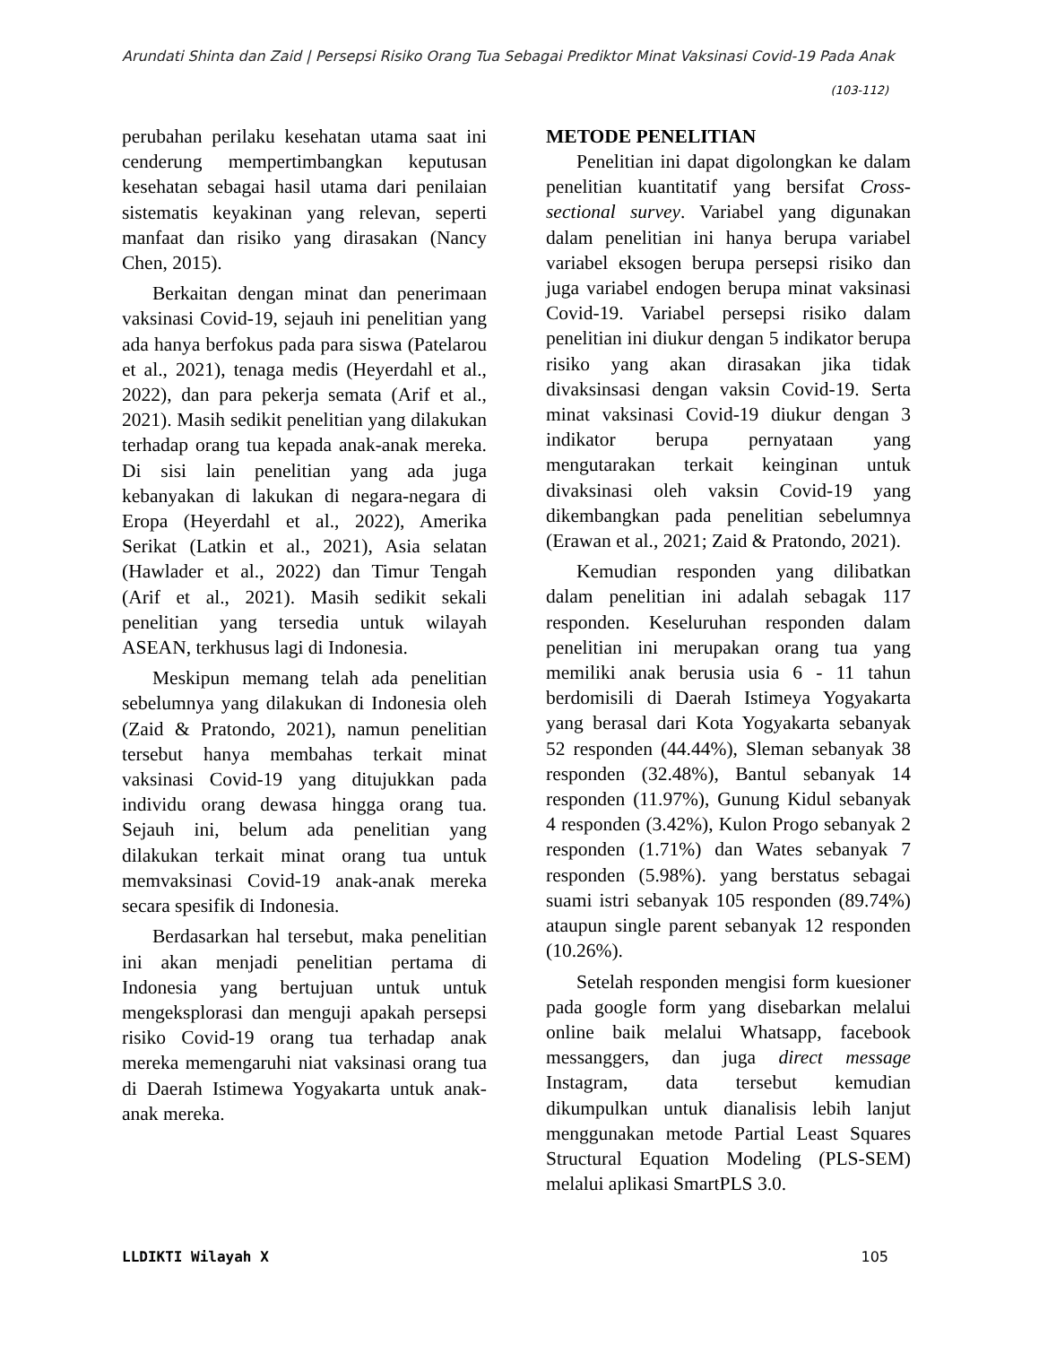Arundati Shinta dan Zaid | Persepsi Risiko Orang Tua Sebagai Prediktor Minat Vaksinasi Covid-19 Pada Anak
(103-112)
perubahan perilaku kesehatan utama saat ini cenderung mempertimbangkan keputusan kesehatan sebagai hasil utama dari penilaian sistematis keyakinan yang relevan, seperti manfaat dan risiko yang dirasakan (Nancy Chen, 2015).
Berkaitan dengan minat dan penerimaan vaksinasi Covid-19, sejauh ini penelitian yang ada hanya berfokus pada para siswa (Patelarou et al., 2021), tenaga medis (Heyerdahl et al., 2022), dan para pekerja semata (Arif et al., 2021). Masih sedikit penelitian yang dilakukan terhadap orang tua kepada anak-anak mereka. Di sisi lain penelitian yang ada juga kebanyakan di lakukan di negara-negara di Eropa (Heyerdahl et al., 2022), Amerika Serikat (Latkin et al., 2021), Asia selatan (Hawlader et al., 2022) dan Timur Tengah (Arif et al., 2021). Masih sedikit sekali penelitian yang tersedia untuk wilayah ASEAN, terkhusus lagi di Indonesia.
Meskipun memang telah ada penelitian sebelumnya yang dilakukan di Indonesia oleh (Zaid & Pratondo, 2021), namun penelitian tersebut hanya membahas terkait minat vaksinasi Covid-19 yang ditujukkan pada individu orang dewasa hingga orang tua. Sejauh ini, belum ada penelitian yang dilakukan terkait minat orang tua untuk memvaksinasi Covid-19 anak-anak mereka secara spesifik di Indonesia.
Berdasarkan hal tersebut, maka penelitian ini akan menjadi penelitian pertama di Indonesia yang bertujuan untuk untuk mengeksplorasi dan menguji apakah persepsi risiko Covid-19 orang tua terhadap anak mereka memengaruhi niat vaksinasi orang tua di Daerah Istimewa Yogyakarta untuk anak-anak mereka.
METODE PENELITIAN
Penelitian ini dapat digolongkan ke dalam penelitian kuantitatif yang bersifat Cross-sectional survey. Variabel yang digunakan dalam penelitian ini hanya berupa variabel variabel eksogen berupa persepsi risiko dan juga variabel endogen berupa minat vaksinasi Covid-19. Variabel persepsi risiko dalam penelitian ini diukur dengan 5 indikator berupa risiko yang akan dirasakan jika tidak divaksinsasi dengan vaksin Covid-19. Serta minat vaksinasi Covid-19 diukur dengan 3 indikator berupa pernyataan yang mengutarakan terkait keinginan untuk divaksinasi oleh vaksin Covid-19 yang dikembangkan pada penelitian sebelumnya (Erawan et al., 2021; Zaid & Pratondo, 2021).
Kemudian responden yang dilibatkan dalam penelitian ini adalah sebagak 117 responden. Keseluruhan responden dalam penelitian ini merupakan orang tua yang memiliki anak berusia usia 6 - 11 tahun berdomisili di Daerah Istimeya Yogyakarta yang berasal dari Kota Yogyakarta sebanyak 52 responden (44.44%), Sleman sebanyak 38 responden (32.48%), Bantul sebanyak 14 responden (11.97%), Gunung Kidul sebanyak 4 responden (3.42%), Kulon Progo sebanyak 2 responden (1.71%) dan Wates sebanyak 7 responden (5.98%). yang berstatus sebagai suami istri sebanyak 105 responden (89.74%) ataupun single parent sebanyak 12 responden (10.26%).
Setelah responden mengisi form kuesioner pada google form yang disebarkan melalui online baik melalui Whatsapp, facebook messanggers, dan juga direct message Instagram, data tersebut kemudian dikumpulkan untuk dianalisis lebih lanjut menggunakan metode Partial Least Squares Structural Equation Modeling (PLS-SEM) melalui aplikasi SmartPLS 3.0.
LLDIKTI Wilayah X 105